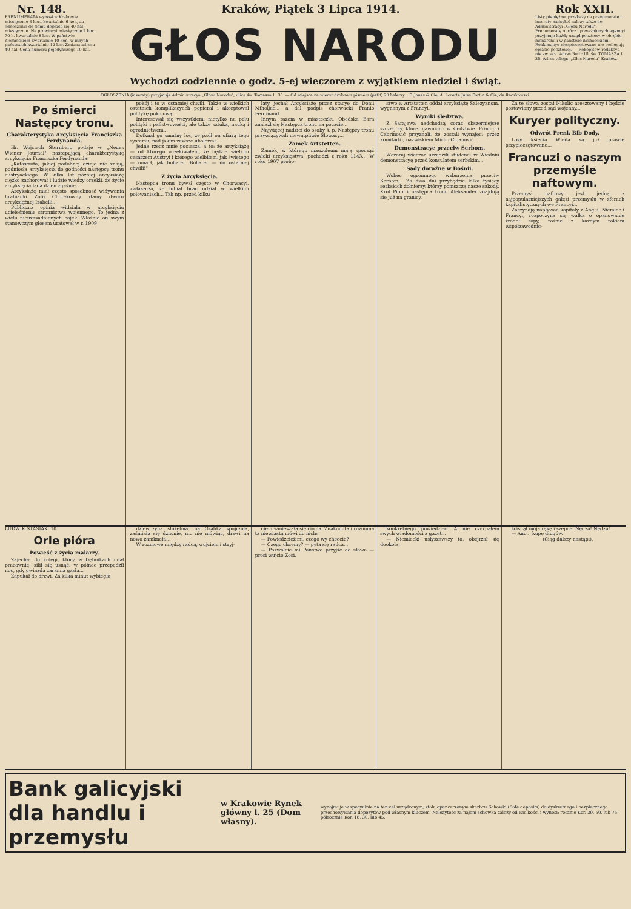Nr. 148. Kraków, Piątek 3 Lipca 1914. Rok XXII.
PRENUMERATA wynosi w Krakowie miesięcznie 3 kor., kwartalnie 6 kor., za odnoszenie do domu dopłaca się 40 hal. miesięcznie. Na prowincyi miesięcznie 2 kor. 70 h. kwartalnie 8 kor. W państwie niemieckiem kwartalnie 10 kor., w innych państwach kwartalnie 12 kor. Zmiana adresu 40 hal. Cena numeru pojedynczego 10 hal.
GŁOS NARODU
Wychodzi codziennie o godz. 5-ej wieczorem z wyjątkiem niedziel i świąt.
Listy pieniężne, przekazy na prenumeratę i inseraty nadsyłać należy także do Administracyi „Głosu Narodu". — Prenumeratę oprócz upoważnionych agencyi przyjmuje każdy urząd pocztowy w obrębie monarchii i w państwie niemieckiem. Reklamacye nieopieczętowane nie podlegają opłacie pocztowej. — Rękopisów redakcya nie zwraca. Adres Red.: Ul. św. TOMASZA L. 35. Adres telegr.: „Głos Narodu" Kraków.
OGŁOSZENIA (inseraty) przyjmuje Administracya „Głosu Narodu", ulica św. Tomasza L. 35. — Od miejsca na wiersz drobnem pismem (petit) 20 halerzy... F. Jones & Cie, A. Lorette Jules Fortin & Cie, de Raczkowski.
Po śmierci Następcy tronu.
Charakterystyka Arcyksięcia Franciszka Ferdynanda.
Hr. Wojciech Sternberg podaje w „Neues Wiener Journal" następującą charakterystykę arcyksięcia Franciszka Ferdynanda:
„Katastrofa, jakiej podobnej dzieje nie znają, podniosła arcyksięcia do godności następcy tronu austryackiego. W kilka lat później arcyksiążę ciężko zachorował i ludzie wiedzy orzekli, że życie arcyksięcia lada dzień zgaśnie...
Arcyksiążę miał często sposobność widywania hrabianki Zofii Chotekówny, damy dworu arcyksiężnej Izabelli...
Publiczna opinia widziała w arcyksięciu ucieleśnienie stronnictwa wojennego. To jedna z wielu nieuzasadnionych bajek. Właśnie on swym stanowczym głosem uratował w r. 1909
pokój i to w ostatniej chwili. Także w wielkich ostatnich komplikacyach popierał i akceptował politykę pokojową...
Interesował się wszystkiem, nietylko na polu polityki i państwowości, ale także sztuką, nauką i ogrodnictwem...
Dotknął go smutny los, że padł on ofiarą tego systemu, nad jakim zawsze ubolewał...
Jedna rzecz mnie pociesza, a to: że arcyksiążę — od którego oczekiwałem, że będzie wielkim cesarzem Austryi i którego wielbiłem, jak świętego — umarł, jak bohater. Bohater — do ostatniej chwili!"
Z życia Arcyksięcia.
Następca tronu bywał często w Chorwacyi, zwłaszcza, że lubiał brać udział w wielkich polowaniach... Tak np. przed kilku
laty, jechał Arcyksiążę przez stacyę do Donii Miholjac... a dał podpis chorwacki Franio Ferdinand.
Innym razem w miasteczku Obedska Bara znalazł się Następca tronu na poczcie...
Najwięcej nadziei do osoby ś. p. Następcy tronu przywiązywali niewątpliwie Słowacy...
Zamek Artstetten.
Zamek, w którego mauzoleum mają spocząć zwłoki arcyksięstwa, pochodzi z roku 1143... W roku 1907 probo-
stwo w Artstetten oddał arcyksiążę Salezyanom, wygnanym z Francyi.
Wyniki śledztwa.
Z Sarajewa nadchodzą coraz obszerniejsze szczegóły, które ujawniono w śledztwie. Princip i Cabrinović przyznali, że zostali wynajęci przez komitadżi, nazwiskiem Micho Ciganović...
Demonstracye przeciw Serbom.
Wczoraj wieczór urządzili studenci w Wiedniu demonstracyę przed konsulatem serbskim...
Sądy doraźne w Bośnii.
Wobec ogromnego wzburzenia przeciw Serbom... Za dwa dni przybędzie kilka tysięcy serbskich żołnierzy, którzy pomszczą nasze szkody. Król Piotr i następca tronu Aleksander znajdują się już na granicy.
Za te słowa został Nikolić aresztowany i będzie postawiony przed sąd wojenny...
Kuryer polityczny.
Odwrót Prenk Bib Dody.
Losy księcia Wieda są już prawie przypieczętowane...
Francuzi o naszym przemyśle naftowym.
Przemysł naftowy jest jedną z najpopularniejszych gałęzi przemysłu w sferach kapitalistycznych we Francyi...
Zaczynają napływać kapitały z Anglii, Niemiec i Francyi, rozpoczyna się walka o opanowanie źródeł ropy, rośnie z każdym rokiem współzawodnic-
LUDWIK STASIAK. 10
Orle pióra
Powieść z życia malarzy.
Zajechał do kolegi, który w Dębnikach miał pracownię; silił się usnąć, w północ przepędził noc, gdy gwiazda zaranna gasła...
Zapukał do drzwi. Za kilka minut wybiegła
dziewczyna służebna, na Grabka spojrzała, zaśmiała się dziwnie, nic nie mówiąc, drzwi na nowo zamknęła...
W rozmowę między radcą, wujciem i stryj-
ciem wmieszała się ciocia. Znakomita i rozumna ta niewiasta mówi do nich:
— Powiedzcież mi, czego wy chcecie?
— Czego chcemy? — pyta się radca...
— Pozwólcie mi Państwo przyjść do słowa — prosi wujcio Zosi.
konkretnego powiedzieć. A nie czerpałem swych wiadomości z gazet...
— Niemiecki usłyszawszy to, obejrzał się dookoła,
ścisnął moją rękę i szepce: Nędza! Nędza!...
— Ano... kupę długów.
(Ciąg dalszy nastąpi).
Bank galicyjski dla handlu i przemysłu w Krakowie Rynek główny l. 25 (Dom własny). wynajmuje w specyalnie na ten cel urządzonym, stalą opancerzonym skarbcu Schowki (Safe deposits) do dyskretnego i bezpiecznego przechowywania depozytów pod własnym kluczem. Należytość za najem schowka zależy od wielkości i wynosi: rocznie Kor. 30, 50, lub 75, półrocznie Kor. 18, 30, lub 45.